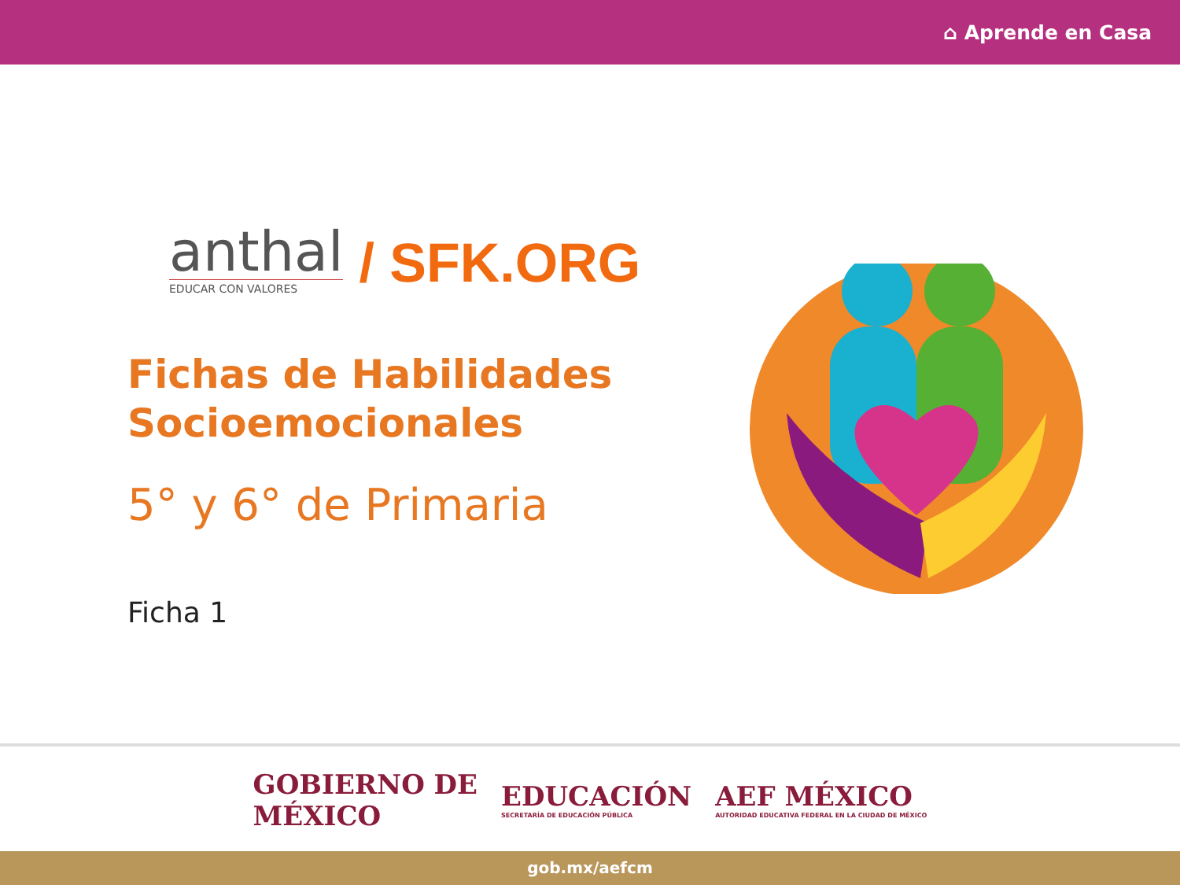⌂ Aprende en Casa
anthal
EDUCAR CON VALORES
/ SFK.ORG
Fichas de Habilidades
Socioemocionales
5° y 6° de Primaria
Ficha 1
GOBIERNO DE
MÉXICO
EDUCACIÓN
SECRETARÍA DE EDUCACIÓN PÚBLICA
AEF MÉXICO
AUTORIDAD EDUCATIVA FEDERAL EN LA CIUDAD DE MÉXICO
gob.mx/aefcm